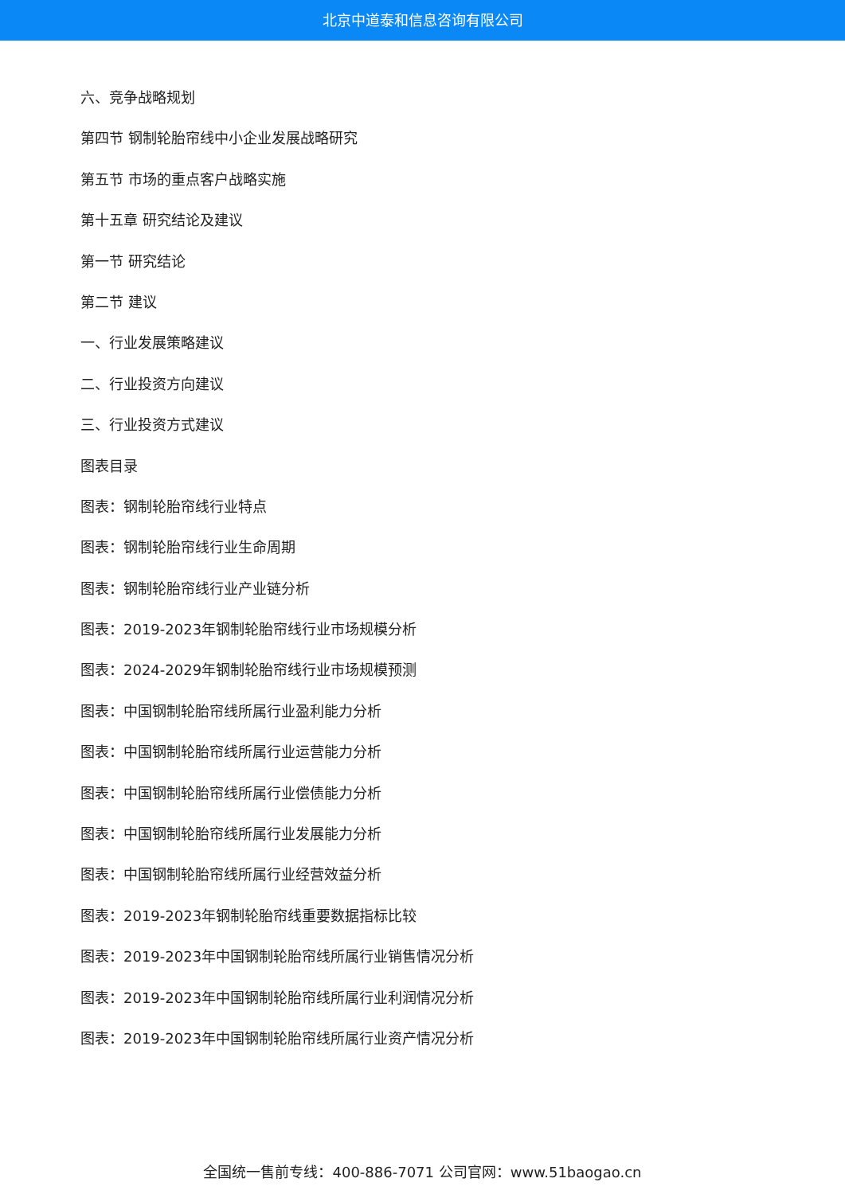北京中道泰和信息咨询有限公司
六、竞争战略规划
第四节 钢制轮胎帘线中小企业发展战略研究
第五节 市场的重点客户战略实施
第十五章 研究结论及建议
第一节 研究结论
第二节 建议
一、行业发展策略建议
二、行业投资方向建议
三、行业投资方式建议
图表目录
图表：钢制轮胎帘线行业特点
图表：钢制轮胎帘线行业生命周期
图表：钢制轮胎帘线行业产业链分析
图表：2019-2023年钢制轮胎帘线行业市场规模分析
图表：2024-2029年钢制轮胎帘线行业市场规模预测
图表：中国钢制轮胎帘线所属行业盈利能力分析
图表：中国钢制轮胎帘线所属行业运营能力分析
图表：中国钢制轮胎帘线所属行业偿债能力分析
图表：中国钢制轮胎帘线所属行业发展能力分析
图表：中国钢制轮胎帘线所属行业经营效益分析
图表：2019-2023年钢制轮胎帘线重要数据指标比较
图表：2019-2023年中国钢制轮胎帘线所属行业销售情况分析
图表：2019-2023年中国钢制轮胎帘线所属行业利润情况分析
图表：2019-2023年中国钢制轮胎帘线所属行业资产情况分析
全国统一售前专线：400-886-7071 公司官网：www.51baogao.cn